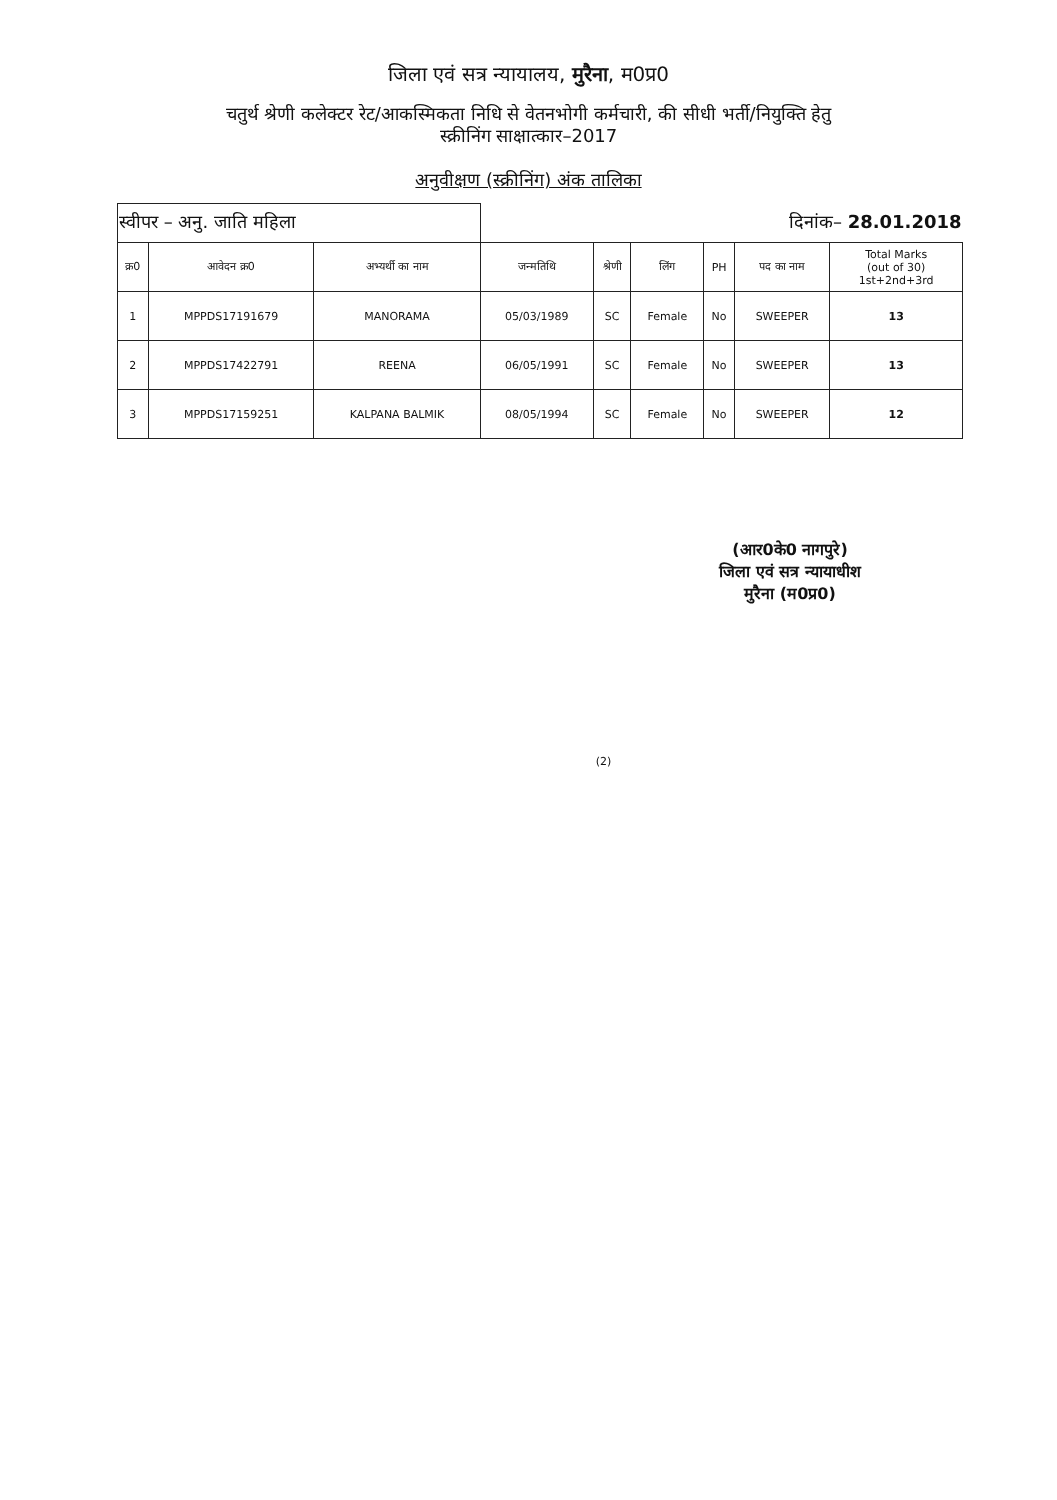जिला एवं सत्र न्यायालय, मुरैना, म0प्र0
चतुर्थ श्रेणी कलेक्टर रेट/आकस्मिकता निधि से वेतनभोगी कर्मचारी, की सीधी भर्ती/नियुक्ति हेतु
स्क्रीनिंग साक्षात्कार–2017
अनुवीक्षण (स्क्रीनिंग) अंक तालिका
| स्वीपर – अनु. जाति महिला | | | दिनांक– 28.01.2018 | | | | | |
| क्र0 | आवेदन क्र0 | अभ्यर्थी का नाम | जन्मतिथि | श्रेणी | लिंग | PH | पद का नाम | Total Marks (out of 30) 1st+2nd+3rd |
| 1 | MPPDS17191679 | MANORAMA | 05/03/1989 | SC | Female | No | SWEEPER | 13 |
| 2 | MPPDS17422791 | REENA | 06/05/1991 | SC | Female | No | SWEEPER | 13 |
| 3 | MPPDS17159251 | KALPANA BALMIK | 08/05/1994 | SC | Female | No | SWEEPER | 12 |
(आर0के0 नागपुरे)
जिला एवं सत्र न्यायाधीश
मुरैना (म0प्र0)
(2)